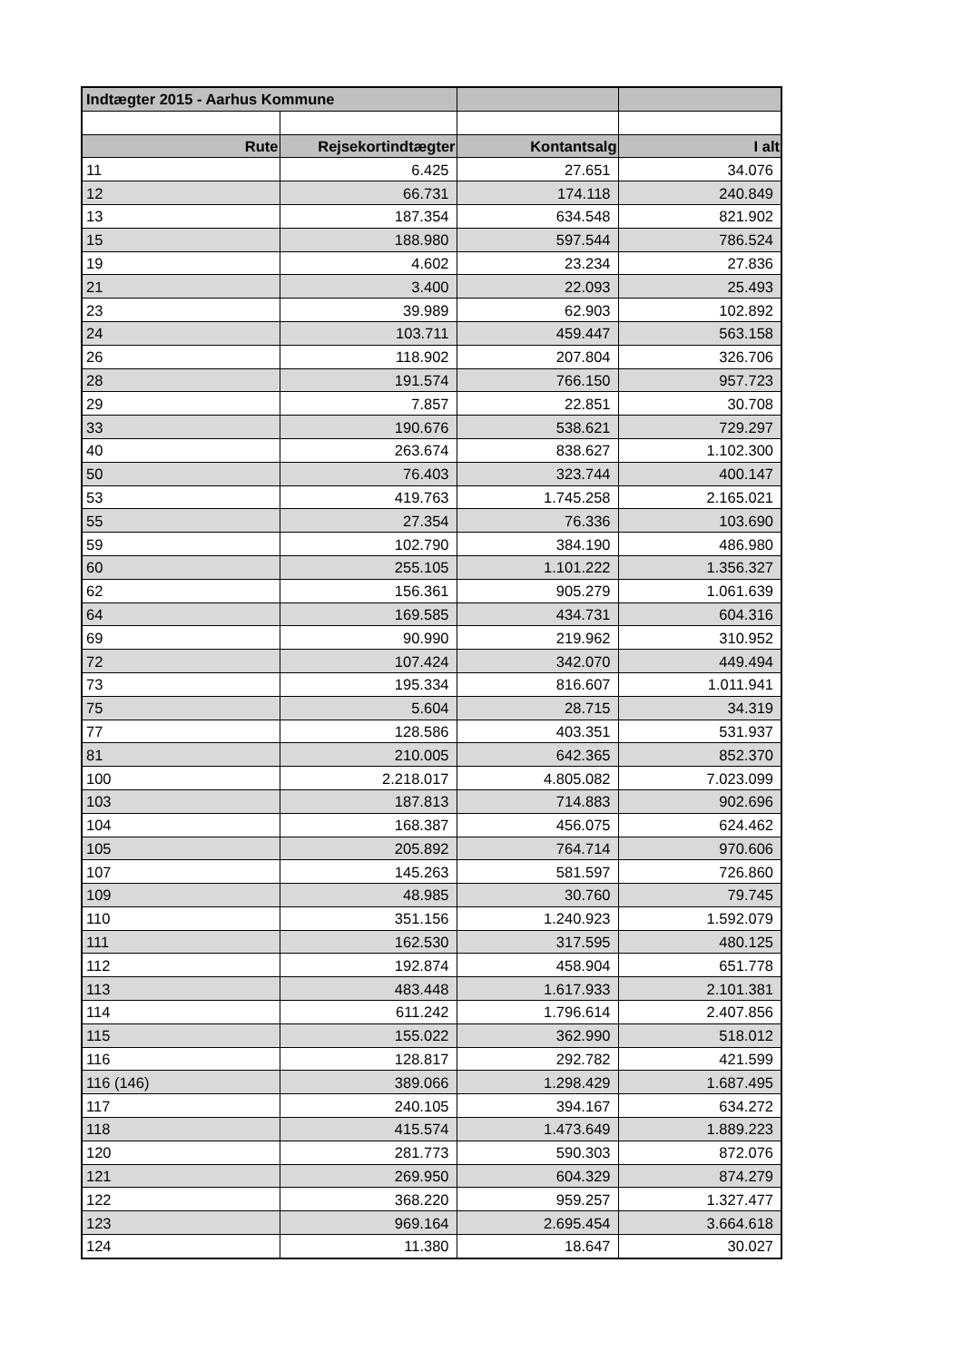| Indtægter 2015 - Aarhus Kommune | | | |
| Rute | Rejsekortindtægter | Kontantsalg | I alt |
| 11 | 6.425 | 27.651 | 34.076 |
| 12 | 66.731 | 174.118 | 240.849 |
| 13 | 187.354 | 634.548 | 821.902 |
| 15 | 188.980 | 597.544 | 786.524 |
| 19 | 4.602 | 23.234 | 27.836 |
| 21 | 3.400 | 22.093 | 25.493 |
| 23 | 39.989 | 62.903 | 102.892 |
| 24 | 103.711 | 459.447 | 563.158 |
| 26 | 118.902 | 207.804 | 326.706 |
| 28 | 191.574 | 766.150 | 957.723 |
| 29 | 7.857 | 22.851 | 30.708 |
| 33 | 190.676 | 538.621 | 729.297 |
| 40 | 263.674 | 838.627 | 1.102.300 |
| 50 | 76.403 | 323.744 | 400.147 |
| 53 | 419.763 | 1.745.258 | 2.165.021 |
| 55 | 27.354 | 76.336 | 103.690 |
| 59 | 102.790 | 384.190 | 486.980 |
| 60 | 255.105 | 1.101.222 | 1.356.327 |
| 62 | 156.361 | 905.279 | 1.061.639 |
| 64 | 169.585 | 434.731 | 604.316 |
| 69 | 90.990 | 219.962 | 310.952 |
| 72 | 107.424 | 342.070 | 449.494 |
| 73 | 195.334 | 816.607 | 1.011.941 |
| 75 | 5.604 | 28.715 | 34.319 |
| 77 | 128.586 | 403.351 | 531.937 |
| 81 | 210.005 | 642.365 | 852.370 |
| 100 | 2.218.017 | 4.805.082 | 7.023.099 |
| 103 | 187.813 | 714.883 | 902.696 |
| 104 | 168.387 | 456.075 | 624.462 |
| 105 | 205.892 | 764.714 | 970.606 |
| 107 | 145.263 | 581.597 | 726.860 |
| 109 | 48.985 | 30.760 | 79.745 |
| 110 | 351.156 | 1.240.923 | 1.592.079 |
| 111 | 162.530 | 317.595 | 480.125 |
| 112 | 192.874 | 458.904 | 651.778 |
| 113 | 483.448 | 1.617.933 | 2.101.381 |
| 114 | 611.242 | 1.796.614 | 2.407.856 |
| 115 | 155.022 | 362.990 | 518.012 |
| 116 | 128.817 | 292.782 | 421.599 |
| 116 (146) | 389.066 | 1.298.429 | 1.687.495 |
| 117 | 240.105 | 394.167 | 634.272 |
| 118 | 415.574 | 1.473.649 | 1.889.223 |
| 120 | 281.773 | 590.303 | 872.076 |
| 121 | 269.950 | 604.329 | 874.279 |
| 122 | 368.220 | 959.257 | 1.327.477 |
| 123 | 969.164 | 2.695.454 | 3.664.618 |
| 124 | 11.380 | 18.647 | 30.027 |